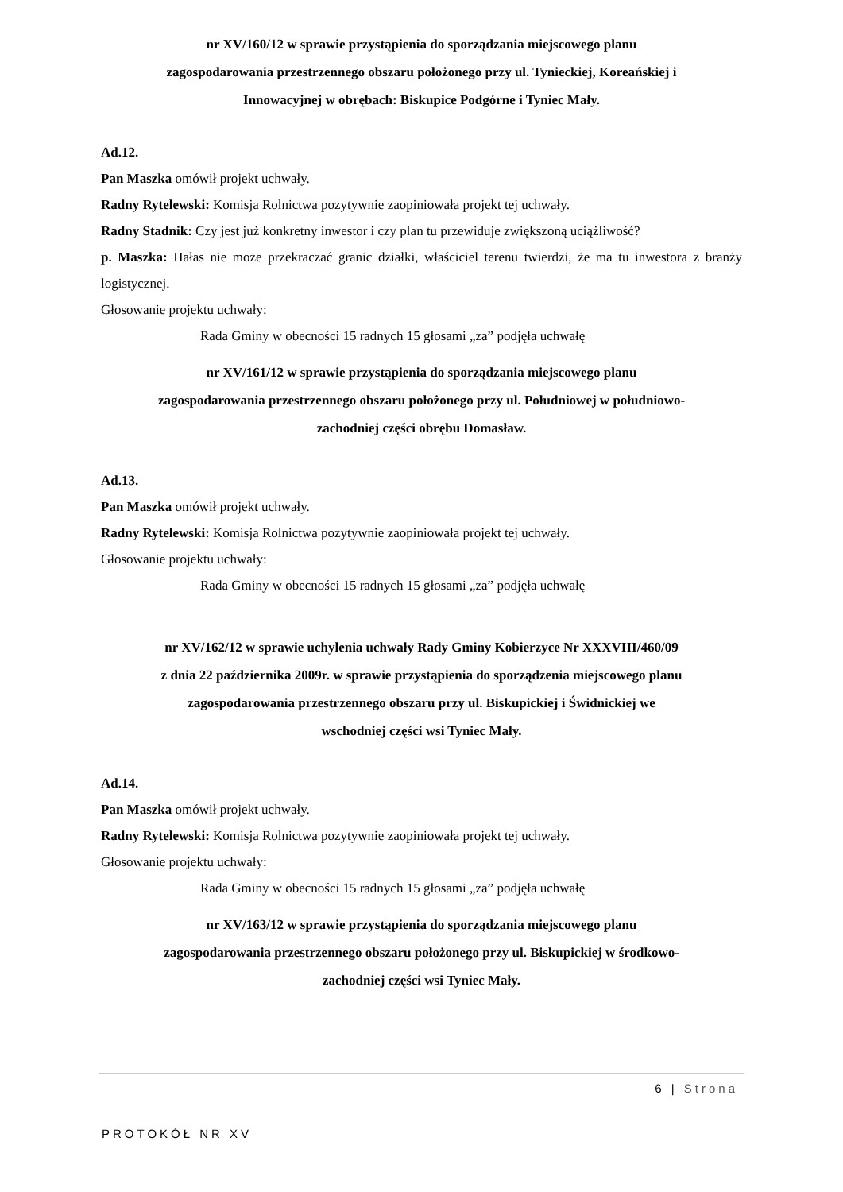nr XV/160/12 w sprawie przystąpienia do sporządzania miejscowego planu
zagospodarowania przestrzennego obszaru położonego przy ul. Tynieckiej, Koreańskiej i
Innowacyjnej w obrębach: Biskupice Podgórne i Tyniec Mały.
Ad.12.
Pan Maszka omówił projekt uchwały.
Radny Rytelewski: Komisja Rolnictwa pozytywnie zaopiniowała projekt tej uchwały.
Radny Stadnik: Czy jest już konkretny inwestor i czy plan tu przewiduje zwiększoną uciążliwość?
p. Maszka: Hałas nie może przekraczać granic działki, właściciel terenu twierdzi, że ma tu inwestora z branży logistycznej.
Głosowanie projektu uchwały:
Rada Gminy w obecności 15 radnych 15 głosami „za” podjęła uchwałę
nr XV/161/12 w sprawie przystąpienia do sporządzania miejscowego planu
zagospodarowania przestrzennego obszaru położonego przy ul. Południowej w południowo-
zachodniej części obrębu Domasław.
Ad.13.
Pan Maszka omówił projekt uchwały.
Radny Rytelewski: Komisja Rolnictwa pozytywnie zaopiniowała projekt tej uchwały.
Głosowanie projektu uchwały:
Rada Gminy w obecności 15 radnych 15 głosami „za” podjęła uchwałę
nr XV/162/12 w sprawie uchylenia uchwały Rady Gminy Kobierzyce Nr XXXVIII/460/09
z dnia 22 października 2009r. w sprawie przystąpienia do sporządzenia miejscowego planu
zagospodarowania przestrzennego obszaru przy ul. Biskupickiej i Świdnickiej we
wschodniej części wsi Tyniec Mały.
Ad.14.
Pan Maszka omówił projekt uchwały.
Radny Rytelewski: Komisja Rolnictwa pozytywnie zaopiniowała projekt tej uchwały.
Głosowanie projektu uchwały:
Rada Gminy w obecności 15 radnych 15 głosami „za” podjęła uchwałę
nr XV/163/12 w sprawie przystąpienia do sporządzania miejscowego planu
zagospodarowania przestrzennego obszaru położonego przy ul. Biskupickiej w środkowo-
zachodniej części wsi Tyniec Mały.
6 | Strona
PROTOKÓŁ NR XV